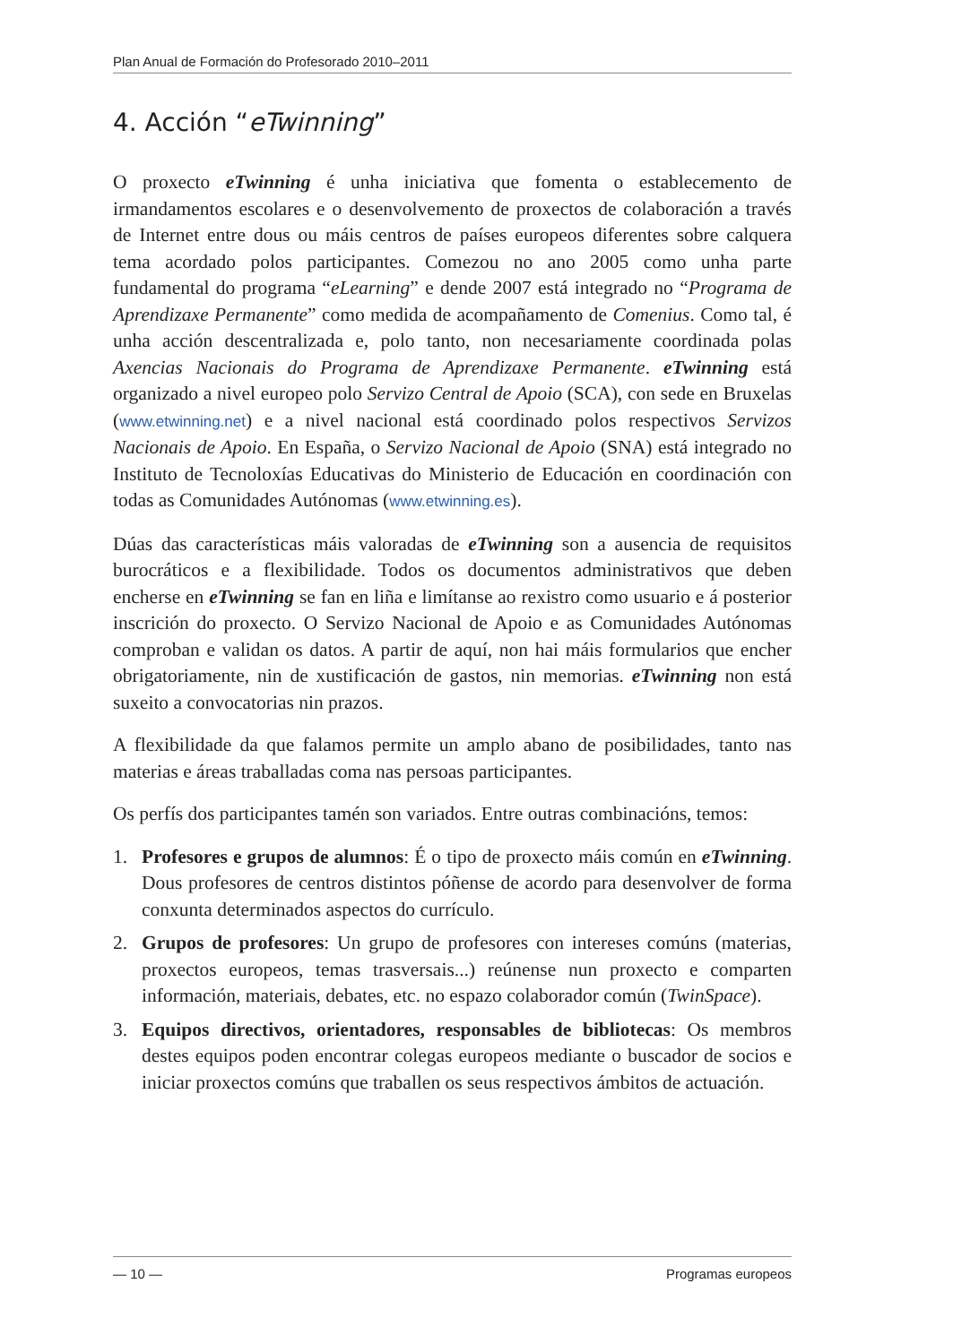Plan Anual de Formación do Profesorado 2010–2011
4. Acción “eTwinning”
O proxecto eTwinning é unha iniciativa que fomenta o establecemento de irmandamentos escolares e o desenvolvemento de proxectos de colaboración a través de Internet entre dous ou máis centros de países europeos diferentes sobre calquera tema acordado polos participantes. Comezou no ano 2005 como unha parte fundamental do programa “eLearning” e dende 2007 está integrado no “Programa de Aprendizaxe Permanente” como medida de acompañamento de Comenius. Como tal, é unha acción descentralizada e, polo tanto, non necesariamente coordinada polas Axencias Nacionais do Programa de Aprendizaxe Permanente. eTwinning está organizado a nivel europeo polo Servizo Central de Apoio (SCA), con sede en Bruxelas (www.etwinning.net) e a nivel nacional está coordinado polos respectivos Servizos Nacionais de Apoio. En España, o Servizo Nacional de Apoio (SNA) está integrado no Instituto de Tecnoloxías Educativas do Ministerio de Educación en coordinación con todas as Comunidades Autónomas (www.etwinning.es).
Dúas das características máis valoradas de eTwinning son a ausencia de requisitos burocráticos e a flexibilidade. Todos os documentos administrativos que deben encherse en eTwinning se fan en liña e limítanse ao rexistro como usuario e á posterior inscrición do proxecto. O Servizo Nacional de Apoio e as Comunidades Autónomas comproban e validan os datos. A partir de aquí, non hai máis formularios que encher obrigatoriamente, nin de xustificación de gastos, nin memorias. eTwinning non está suxeito a convocatorias nin prazos.
A flexibilidade da que falamos permite un amplo abano de posibilidades, tanto nas materias e áreas traballadas coma nas persoas participantes.
Os perfís dos participantes tamén son variados. Entre outras combinacións, temos:
1. Profesores e grupos de alumnos: É o tipo de proxecto máis común en eTwinning. Dous profesores de centros distintos póñense de acordo para desenvolver de forma conxunta determinados aspectos do currículo.
2. Grupos de profesores: Un grupo de profesores con intereses comúns (materias, proxectos europeos, temas trasversais...) reúnense nun proxecto e comparten información, materiais, debates, etc. no espazo colaborador común (TwinSpace).
3. Equipos directivos, orientadores, responsables de bibliotecas: Os membros destes equipos poden encontrar colegas europeos mediante o buscador de socios e iniciar proxectos comúns que traballen os seus respectivos ámbitos de actuación.
— 10 — Programas europeos